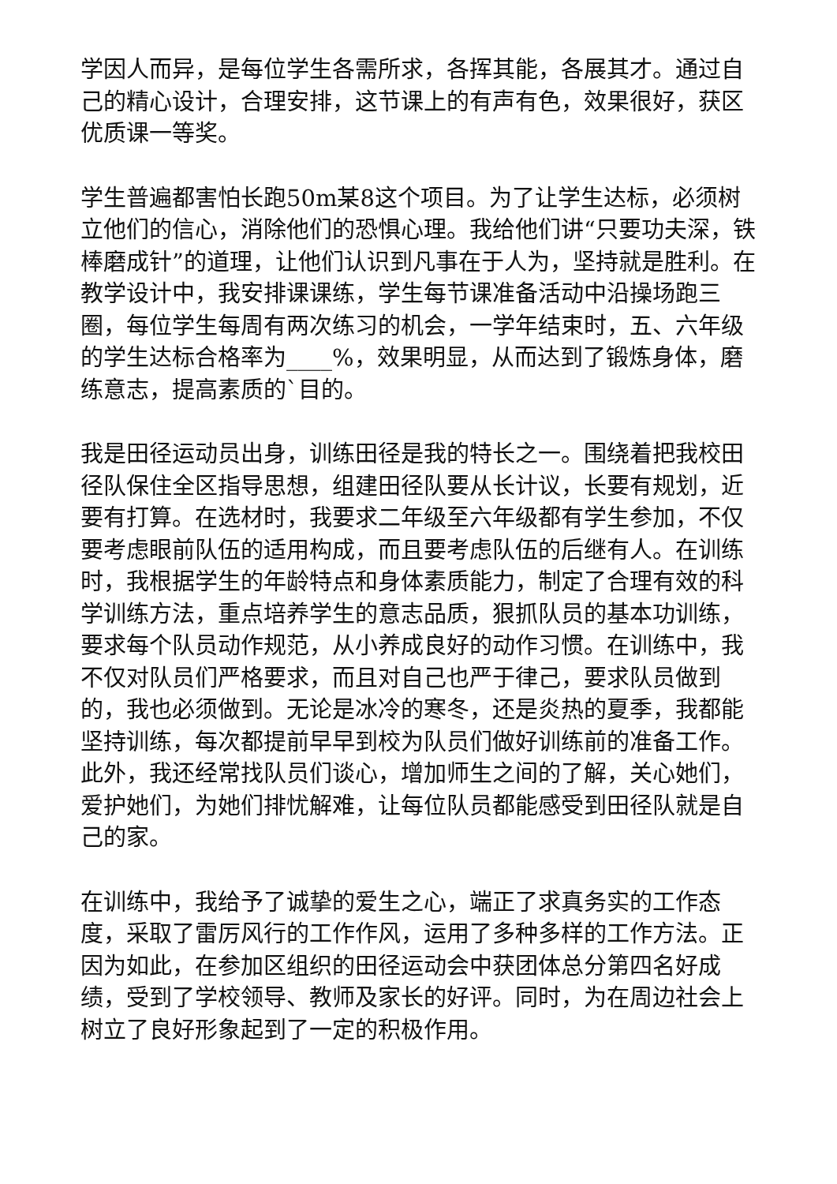学因人而异，是每位学生各需所求，各挥其能，各展其才。通过自己的精心设计，合理安排，这节课上的有声有色，效果很好，获区优质课一等奖。
学生普遍都害怕长跑50m某8这个项目。为了让学生达标，必须树立他们的信心，消除他们的恐惧心理。我给他们讲“只要功夫深，铁棒磨成针”的道理，让他们认识到凡事在于人为，坚持就是胜利。在教学设计中，我安排课课练，学生每节课准备活动中沿操场跑三圈，每位学生每周有两次练习的机会，一学年结束时，五、六年级的学生达标合格率为____%，效果明显，从而达到了锻炼身体，磨练意志，提高素质的`目的。
我是田径运动员出身，训练田径是我的特长之一。围绕着把我校田径队保住全区指导思想，组建田径队要从长计议，长要有规划，近要有打算。在选材时，我要求二年级至六年级都有学生参加，不仅要考虑眼前队伍的适用构成，而且要考虑队伍的后继有人。在训练时，我根据学生的年龄特点和身体素质能力，制定了合理有效的科学训练方法，重点培养学生的意志品质，狠抓队员的基本功训练，要求每个队员动作规范，从小养成良好的动作习惯。在训练中，我不仅对队员们严格要求，而且对自己也严于律己，要求队员做到的，我也必须做到。无论是冰冷的寒冬，还是炎热的夏季，我都能坚持训练，每次都提前早早到校为队员们做好训练前的准备工作。此外，我还经常找队员们谈心，增加师生之间的了解，关心她们，爱护她们，为她们排忧解难，让每位队员都能感受到田径队就是自己的家。
在训练中，我给予了诚挚的爱生之心，端正了求真务实的工作态度，采取了雷厉风行的工作作风，运用了多种多样的工作方法。正因为如此，在参加区组织的田径运动会中获团体总分第四名好成绩，受到了学校领导、教师及家长的好评。同时，为在周边社会上树立了良好形象起到了一定的积极作用。